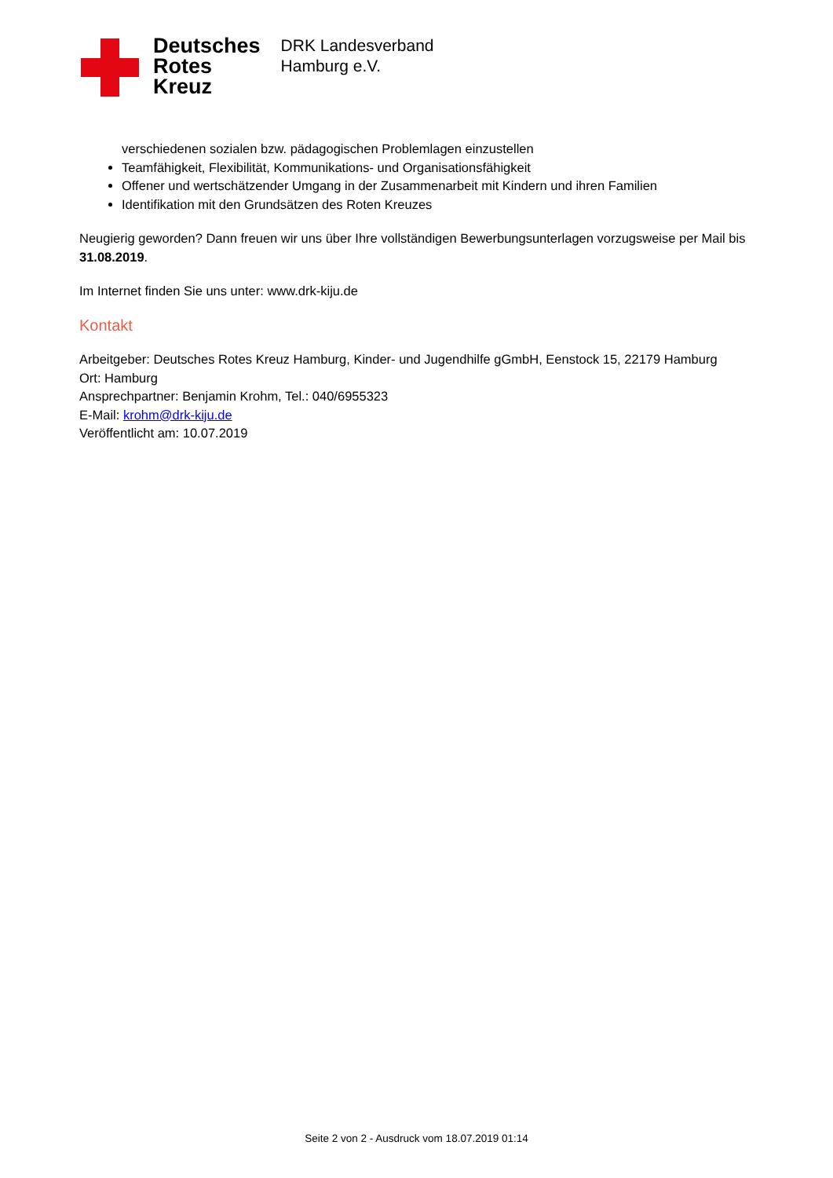Deutsches
Rotes
Kreuz
DRK Landesverband
Hamburg e.V.
verschiedenen sozialen bzw. pädagogischen Problemlagen einzustellen
Teamfähigkeit, Flexibilität, Kommunikations- und Organisationsfähigkeit
Offener und wertschätzender Umgang in der Zusammenarbeit mit Kindern und ihren Familien
Identifikation mit den Grundsätzen des Roten Kreuzes
Neugierig geworden? Dann freuen wir uns über Ihre vollständigen Bewerbungsunterlagen vorzugsweise per Mail bis 31.08.2019.
Im Internet finden Sie uns unter: www.drk-kiju.de
Kontakt
Arbeitgeber: Deutsches Rotes Kreuz Hamburg, Kinder- und Jugendhilfe gGmbH, Eenstock 15, 22179 Hamburg
Ort: Hamburg
Ansprechpartner: Benjamin Krohm, Tel.: 040/6955323
E-Mail: krohm@drk-kiju.de
Veröffentlicht am: 10.07.2019
Seite 2 von 2 - Ausdruck vom 18.07.2019 01:14